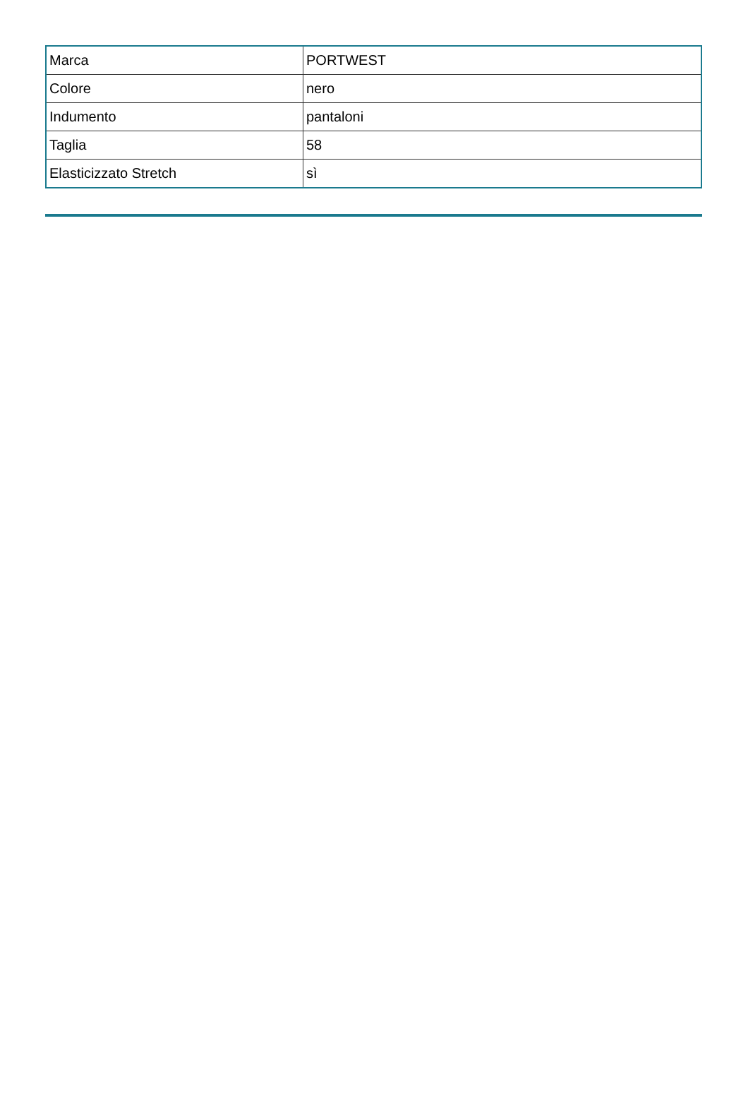| Marca | PORTWEST |
| Colore | nero |
| Indumento | pantaloni |
| Taglia | 58 |
| Elasticizzato Stretch | sì |